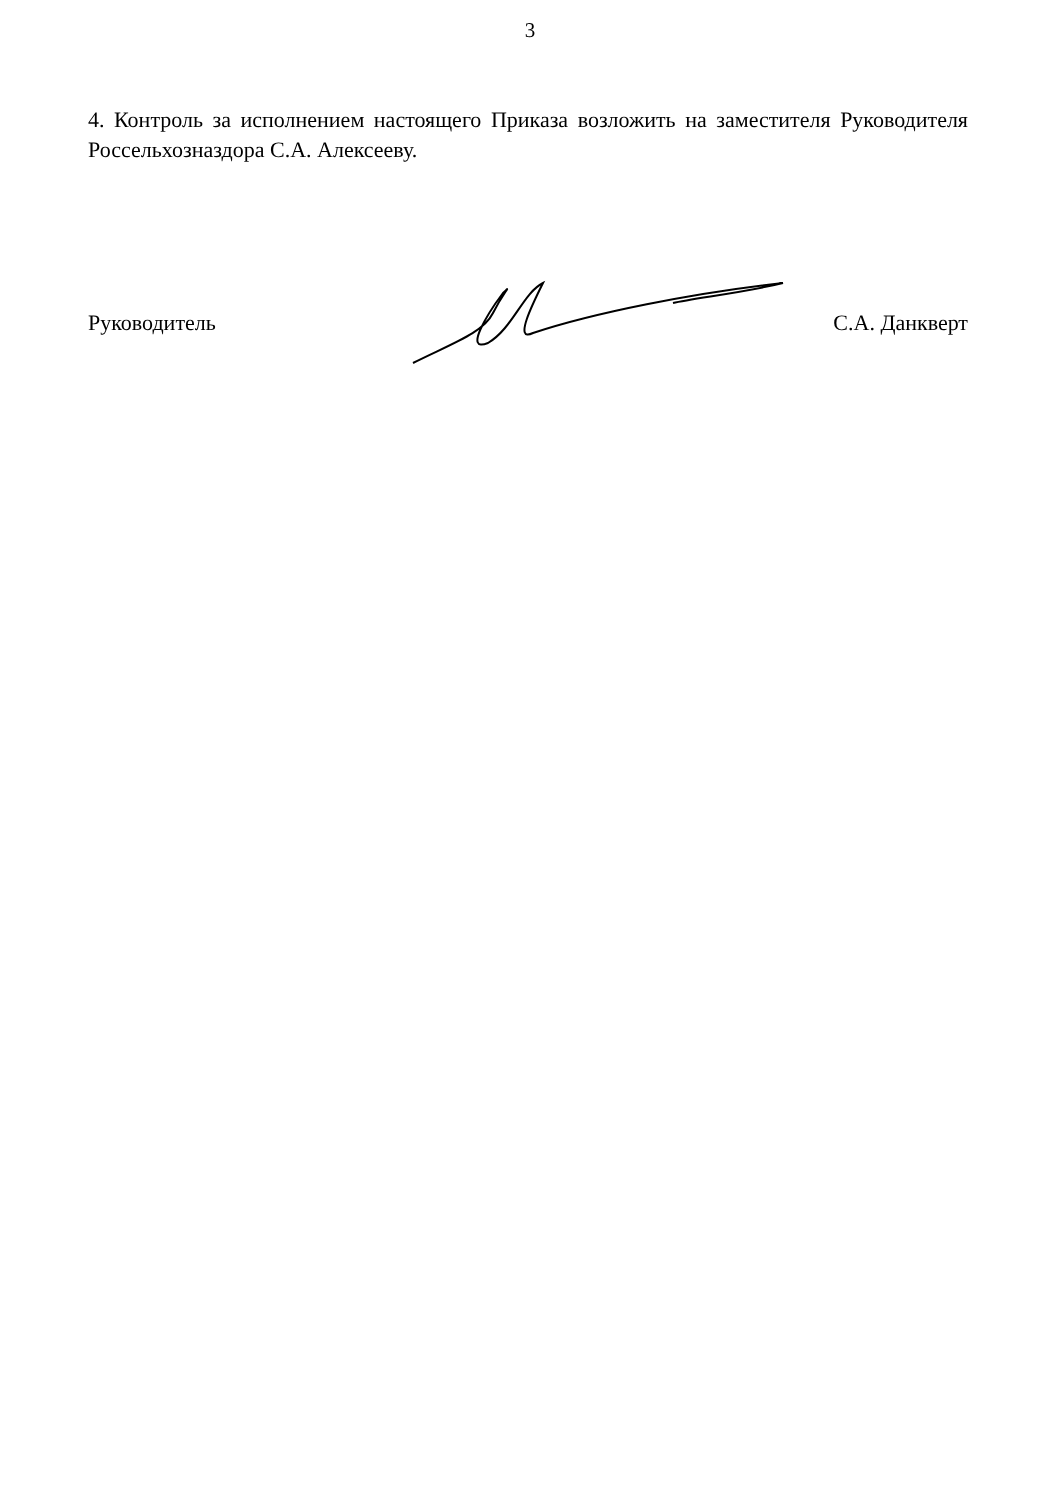3
4. Контроль за исполнением настоящего Приказа возложить на заместителя Руководителя Россельхозназдора С.А. Алексееву.
Руководитель С.А. Данкверт